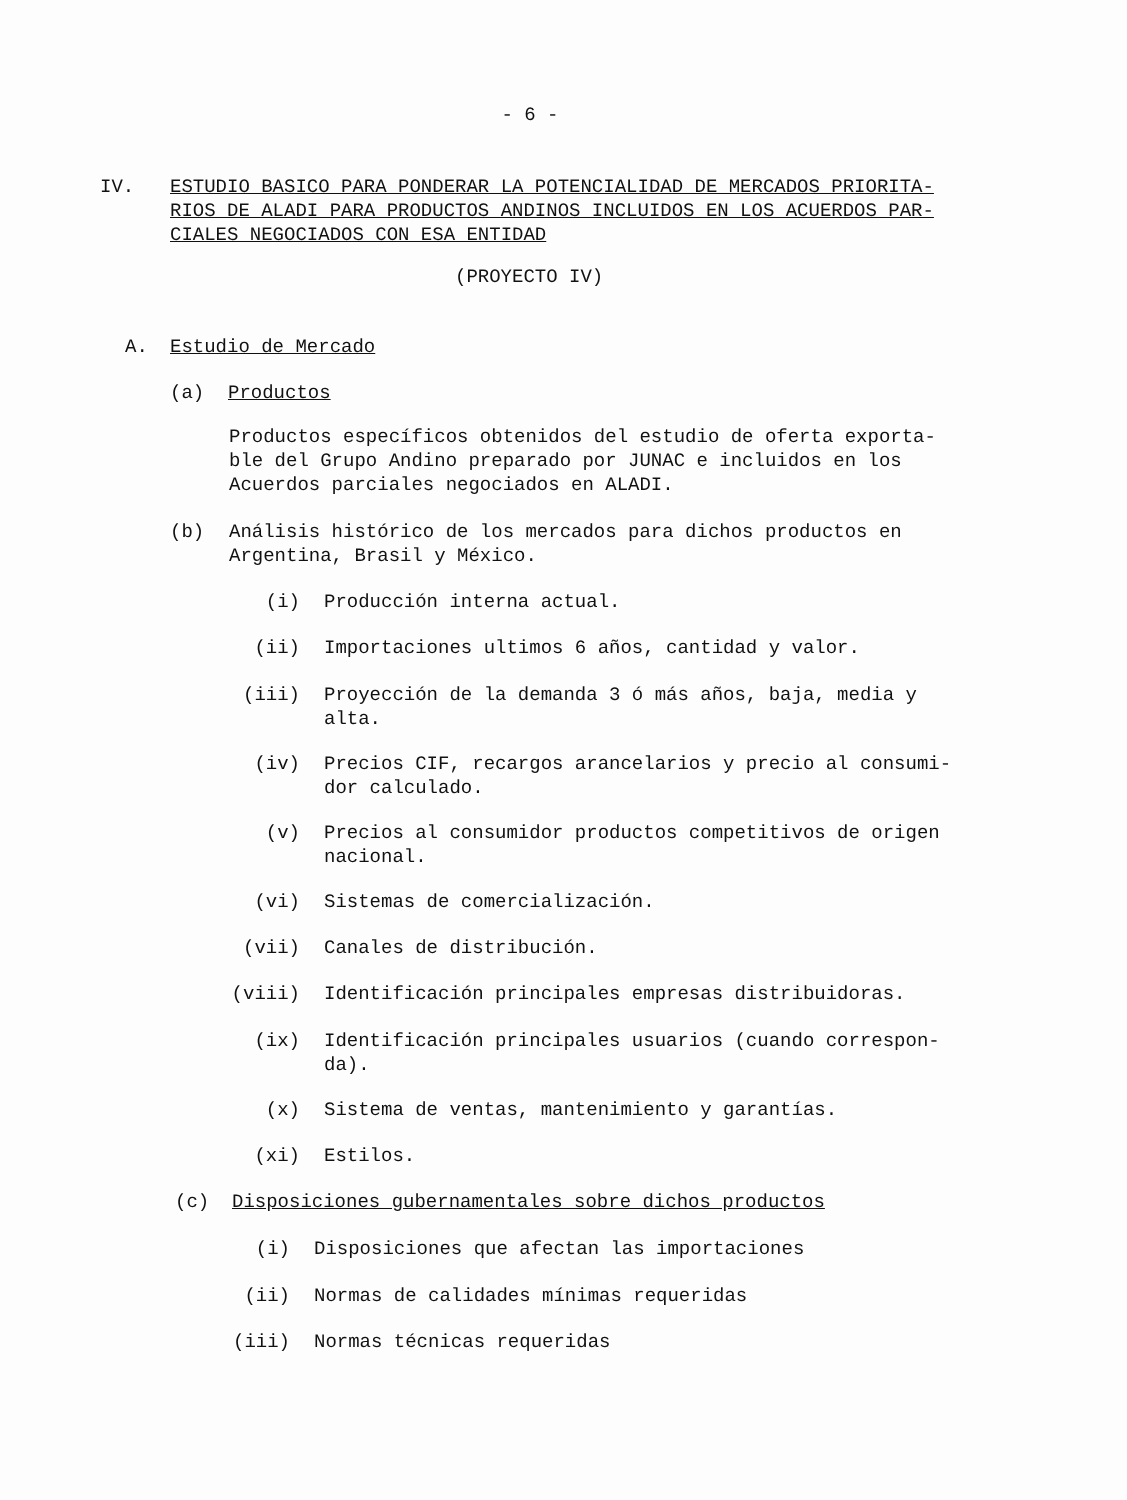- 6 -
IV. ESTUDIO BASICO PARA PONDERAR LA POTENCIALIDAD DE MERCADOS PRIORITA-
RIOS DE ALADI PARA PRODUCTOS ANDINOS INCLUIDOS EN LOS ACUERDOS PAR-
CIALES NEGOCIADOS CON ESA ENTIDAD
(PROYECTO IV)
A. Estudio de Mercado
(a) Productos
Productos específicos obtenidos del estudio de oferta exporta-
ble del Grupo Andino preparado por JUNAC e incluidos en los
Acuerdos parciales negociados en ALADI.
(b) Análisis histórico de los mercados para dichos productos en
Argentina, Brasil y México.
(i) Producción interna actual.
(ii) Importaciones ultimos 6 años, cantidad y valor.
(iii) Proyección de la demanda 3 ó más años, baja, media y
alta.
(iv) Precios CIF, recargos arancelarios y precio al consumi-
dor calculado.
(v) Precios al consumidor productos competitivos de origen
nacional.
(vi) Sistemas de comercialización.
(vii) Canales de distribución.
(viii) Identificación principales empresas distribuidoras.
(ix) Identificación principales usuarios (cuando correspon-
da).
(x) Sistema de ventas, mantenimiento y garantías.
(xi) Estilos.
(c) Disposiciones gubernamentales sobre dichos productos
(i) Disposiciones que afectan las importaciones
(ii) Normas de calidades mínimas requeridas
(iii) Normas técnicas requeridas